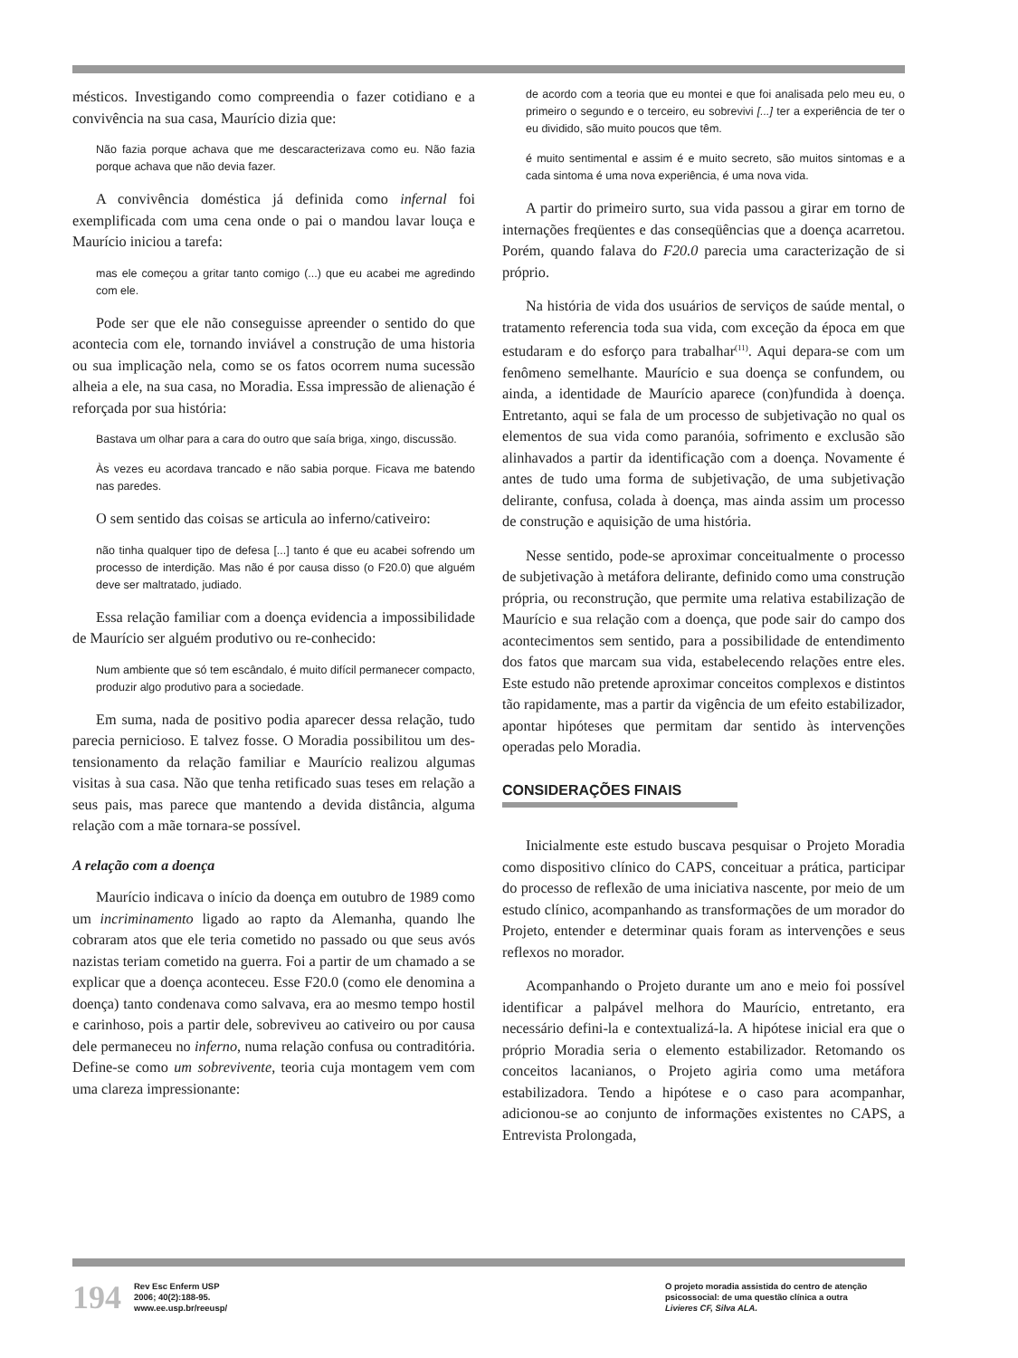mésticos. Investigando como compreendia o fazer cotidiano e a convivência na sua casa, Maurício dizia que:
Não fazia porque achava que me descaracterizava como eu. Não fazia porque achava que não devia fazer.
A convivência doméstica já definida como infernal foi exemplificada com uma cena onde o pai o mandou lavar louça e Maurício iniciou a tarefa:
mas ele começou a gritar tanto comigo (...) que eu acabei me agredindo com ele.
Pode ser que ele não conseguisse apreender o sentido do que acontecia com ele, tornando inviável a construção de uma historia ou sua implicação nela, como se os fatos ocorrem numa sucessão alheia a ele, na sua casa, no Moradia. Essa impressão de alienação é reforçada por sua história:
Bastava um olhar para a cara do outro que saía briga, xingo, discussão.
Às vezes eu acordava trancado e não sabia porque. Ficava me batendo nas paredes.
O sem sentido das coisas se articula ao inferno/cativeiro:
não tinha qualquer tipo de defesa [...] tanto é que eu acabei sofrendo um processo de interdição. Mas não é por causa disso (o F20.0) que alguém deve ser maltratado, judiado.
Essa relação familiar com a doença evidencia a impossibilidade de Maurício ser alguém produtivo ou re-conhecido:
Num ambiente que só tem escândalo, é muito difícil permanecer compacto, produzir algo produtivo para a sociedade.
Em suma, nada de positivo podia aparecer dessa relação, tudo parecia pernicioso. E talvez fosse. O Moradia possibilitou um des-tensionamento da relação familiar e Maurício realizou algumas visitas à sua casa. Não que tenha retificado suas teses em relação a seus pais, mas parece que mantendo a devida distância, alguma relação com a mãe tornara-se possível.
A relação com a doença
Maurício indicava o início da doença em outubro de 1989 como um incriminamento ligado ao rapto da Alemanha, quando lhe cobraram atos que ele teria cometido no passado ou que seus avós nazistas teriam cometido na guerra. Foi a partir de um chamado a se explicar que a doença aconteceu. Esse F20.0 (como ele denomina a doença) tanto condenava como salvava, era ao mesmo tempo hostil e carinhoso, pois a partir dele, sobreviveu ao cativeiro ou por causa dele permaneceu no inferno, numa relação confusa ou contraditória. Define-se como um sobrevivente, teoria cuja montagem vem com uma clareza impressionante:
de acordo com a teoria que eu montei e que foi analisada pelo meu eu, o primeiro o segundo e o terceiro, eu sobrevivi [...] ter a experiência de ter o eu dividido, são muito poucos que têm.
é muito sentimental e assim é e muito secreto, são muitos sintomas e a cada sintoma é uma nova experiência, é uma nova vida.
A partir do primeiro surto, sua vida passou a girar em torno de internações freqüentes e das conseqüências que a doença acarretou. Porém, quando falava do F20.0 parecia uma caracterização de si próprio.
Na história de vida dos usuários de serviços de saúde mental, o tratamento referencia toda sua vida, com exceção da época em que estudaram e do esforço para trabalhar<sup>(11)</sup>. Aqui depara-se com um fenômeno semelhante. Maurício e sua doença se confundem, ou ainda, a identidade de Maurício aparece (con)fundida à doença. Entretanto, aqui se fala de um processo de subjetivação no qual os elementos de sua vida como paranóia, sofrimento e exclusão são alinhavados a partir da identificação com a doença. Novamente é antes de tudo uma forma de subjetivação, de uma subjetivação delirante, confusa, colada à doença, mas ainda assim um processo de construção e aquisição de uma história.
Nesse sentido, pode-se aproximar conceitualmente o processo de subjetivação à metáfora delirante, definido como uma construção própria, ou reconstrução, que permite uma relativa estabilização de Maurício e sua relação com a doença, que pode sair do campo dos acontecimentos sem sentido, para a possibilidade de entendimento dos fatos que marcam sua vida, estabelecendo relações entre eles. Este estudo não pretende aproximar conceitos complexos e distintos tão rapidamente, mas a partir da vigência de um efeito estabilizador, apontar hipóteses que permitam dar sentido às intervenções operadas pelo Moradia.
CONSIDERAÇÕES FINAIS
Inicialmente este estudo buscava pesquisar o Projeto Moradia como dispositivo clínico do CAPS, conceituar a prática, participar do processo de reflexão de uma iniciativa nascente, por meio de um estudo clínico, acompanhando as transformações de um morador do Projeto, entender e determinar quais foram as intervenções e seus reflexos no morador.
Acompanhando o Projeto durante um ano e meio foi possível identificar a palpável melhora do Maurício, entretanto, era necessário defini-la e contextualizá-la. A hipótese inicial era que o próprio Moradia seria o elemento estabilizador. Retomando os conceitos lacanianos, o Projeto agiria como uma metáfora estabilizadora. Tendo a hipótese e o caso para acompanhar, adicionou-se ao conjunto de informações existentes no CAPS, a Entrevista Prolongada,
194
Rev Esc Enferm USP
2006; 40(2):188-95.
www.ee.usp.br/reeusp/
O projeto moradia assistida do centro de atenção psicossocial: de uma questão clínica a outra
Livieres CF, Silva ALA.